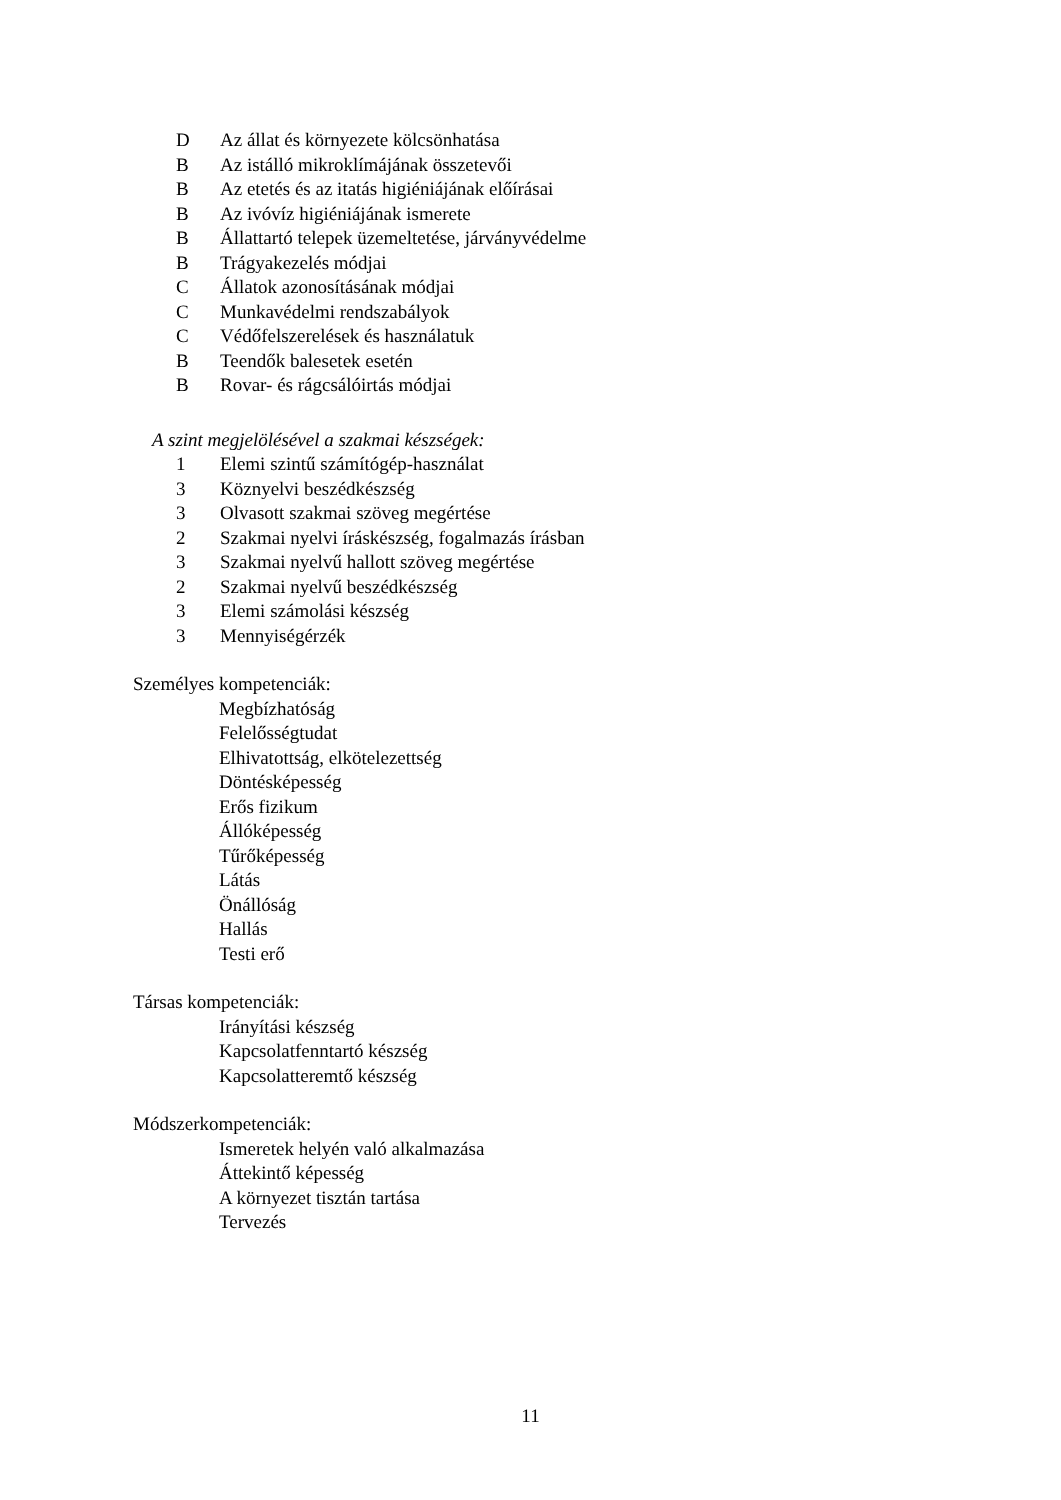D Az állat és környezete kölcsönhatása
B Az istálló mikroklímájának összetevői
B Az etetés és az itatás higiéniájának előírásai
B Az ivóvíz higiéniájának ismerete
B Állattartó telepek üzemeltetése, járványvédelme
B Trágyakezelés módjai
C Állatok azonosításának módjai
C Munkavédelmi rendszabályok
C Védőfelszerelések és használatuk
B Teendők balesetek esetén
B Rovar- és rágcsálóirtás módjai
A szint megjelölésével a szakmai készségek:
1 Elemi szintű számítógép-használat
3 Köznyelvi beszédkészség
3 Olvasott szakmai szöveg megértése
2 Szakmai nyelvi íráskészség, fogalmazás írásban
3 Szakmai nyelvű hallott szöveg megértése
2 Szakmai nyelvű beszédkészség
3 Elemi számolási készség
3 Mennyiségérzék
Személyes kompetenciák:
Megbízhatóság
Felelősségtudat
Elhivatottság, elkötelezettség
Döntésképesség
Erős fizikum
Állóképesség
Tűrőképesség
Látás
Önállóság
Hallás
Testi erő
Társas kompetenciák:
Irányítási készség
Kapcsolatfenntartó készség
Kapcsolatteremtő készség
Módszerkompetenciák:
Ismeretek helyén való alkalmazása
Áttekintő képesség
A környezet tisztán tartása
Tervezés
11